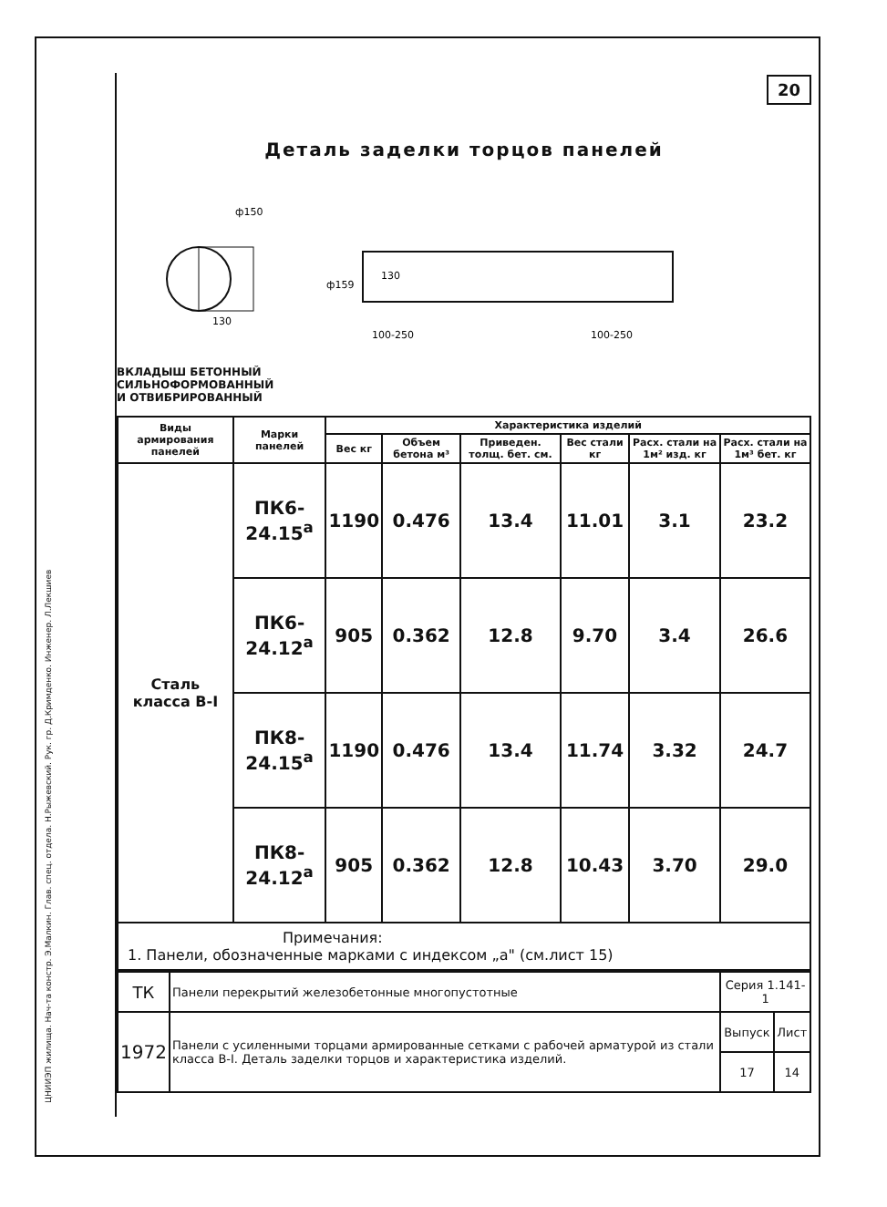ЦНИИЭП жилища. Нач-та констр. Э.Малкин. Глав. спец. отдела. Н.Рыжевский. Рук. гр. Д.Кримденко. Инженер. Л.Лекшиев
20
Деталь заделки торцов панелей
ф150
ф159
130
100-250
100-250
130
ВКЛАДЫШ БЕТОННЫЙ
СИЛЬНОФОРМОВАННЫЙ
И ОТВИБРИРОВАННЫЙ
| Виды армирования панелей | Марки панелей | Характеристика изделий | | | | | |
| --- | --- | --- | --- | --- | --- | --- | --- |
| | | Вес кг | Объем бетона м³ | Приведен. толщ. бет. см. | Вес стали кг | Расх. стали на 1м² изд. кг | Расх. стали на 1м³ бет. кг |
| Сталь класса В-I | ПК6-24.15<sup>а</sup> | 1190 | 0.476 | 13.4 | 11.01 | 3.1 | 23.2 |
| | ПК6-24.12<sup>а</sup> | 905 | 0.362 | 12.8 | 9.70 | 3.4 | 26.6 |
| | ПК8-24.15<sup>а</sup> | 1190 | 0.476 | 13.4 | 11.74 | 3.32 | 24.7 |
| | ПК8-24.12<sup>а</sup> | 905 | 0.362 | 12.8 | 10.43 | 3.70 | 29.0 |
Примечания:
1. Панели, обозначенные марками с индексом „а" (см.лист 15)
| ТК | Панели перекрытий железобетонные многопустотные | Серия 1.141-1 | |
| 1972 | Панели с усиленными торцами армированные сетками с рабочей арматурой из стали класса В-I. Деталь заделки торцов и характеристика изделий. | Выпуск | Лист |
| | | 17 | 14 |